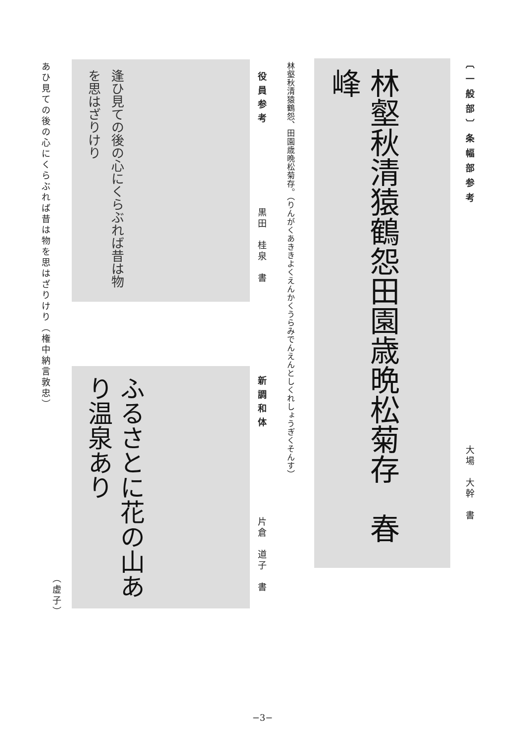〔一般部〕条幅部参考
大場　大幹　書
林壑秋清猿鶴怨田園歳晩松菊存　春峰
林壑秋清猿鶴怨、田園歳晩松菊存。（りんがくあききよくえんかくうらみでんえんとしくれしょうぎくそんす）
役員参考
黒田　桂泉　書
逢ひ見ての後の心にくらぶれば昔は物を思はざりけり
あひ見ての後の心にくらぶれば昔は物を思はざりけり（権中納言敦忠）
新調和体
片倉　道子　書
ふるさとに花の山あり温泉あり
（虚子）
−3−